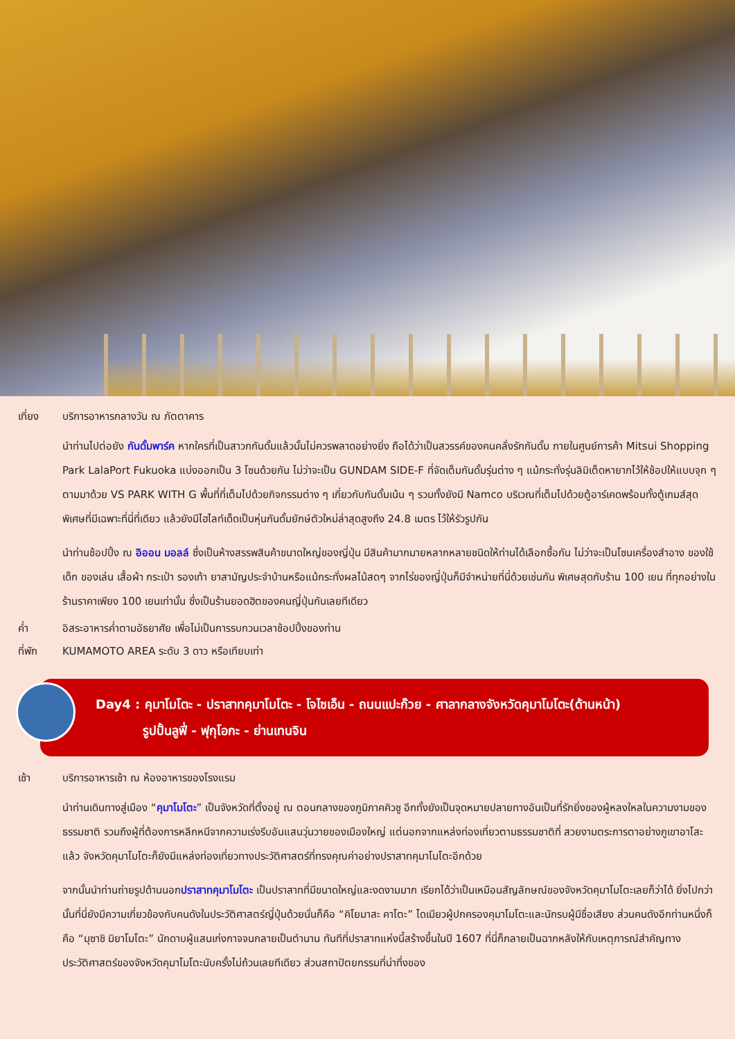เที่ยง บริการอาหารกลางวัน ณ ภัตตาคาร
นำท่านไปต่อยัง กันดั้มพาร์ค หากใครที่เป็นสาวกกันดั้มแล้วนั้นไม่ควรพลาดอย่างยิ่ง ถือได้ว่าเป็นสวรรค์ของคนคลั่งรักกันดั้ม ภายในศูนย์การค้า Mitsui Shopping Park LalaPort Fukuoka แบ่งออกเป็น 3 โซนด้วยกัน ไม่ว่าจะเป็น GUNDAM SIDE-F ที่จัดเต็มกันดั้มรุ่นต่าง ๆ แม้กระทั่งรุ่นลิมิเต็ดหายากไว้ให้ช้อปให้แบบจุก ๆ ตามมาด้วย VS PARK WITH G พื้นที่ที่เต็มไปด้วยกิจกรรมต่าง ๆ เกี่ยวกับกันดั้มเน้น ๆ รวมทั้งยังมี Namco บริเวณที่เต็มไปด้วยตู้อาร์เคดพร้อมทั้งตู้เกมส์สุดพิเศษที่มีเฉพาะที่นี่ที่เดียว แล้วยังมีไฮไลท์เด็ดเป็นหุ่นกันดั้มยักษ์ตัวใหม่ล่าสุดสูงถึง 24.8 เมตร ไว้ให้รัวรูปกัน
นำท่านช้อปปิ้ง ณ อิออน มอลล์ ซึ่งเป็นห้างสรรพสินค้าขนาดใหญ่ของญี่ปุ่น มีสินค้ามากมายหลากหลายชนิดให้ท่านได้เลือกซื้อกัน ไม่ว่าจะเป็นโซนเครื่องสำอาง ของใช้เด็ก ของเล่น เสื้อผ้า กระเป๋า รองเท้า ยาสามัญประจำบ้านหรือแม้กระทั่งผลไม้สดๆ จากไร่ของญี่ปุ่นก็มีจำหน่ายที่นี่ด้วยเช่นกัน พิเศษสุดกับร้าน 100 เยน ที่ทุกอย่างในร้านราคาเพียง 100 เยนเท่านั้น ซึ่งเป็นร้านยอดฮิตของคนญี่ปุ่นกันเลยทีเดียว
ค่ำ อิสระอาหารค่ำตามอัธยาศัย เพื่อไม่เป็นการรบกวนเวลาช้อปปิ้งของท่าน
ที่พัก KUMAMOTO AREA ระดับ 3 ดาว หรือเทียบเท่า
Day4 : คุมาโมโตะ - ปราสาทคุมาโมโตะ - โจไซเอ็น - ถนนแปะก๊วย - ศาลากลางจังหวัดคุมาโมโตะ(ด้านหน้า)
รูปปั้นลูฟี่ - ฟุกุโอกะ - ย่านเทนจิน
เช้า บริการอาหารเช้า ณ ห้องอาหารของโรงแรม
นำท่านเดินทางสู่เมือง “คุมาโมโตะ” เป็นจังหวัดที่ตั้งอยู่ ณ ตอนกลางของภูมิภาคคิวชู อีกทั้งยังเป็นจุดหมายปลายทางอันเป็นที่รักยิ่งของผู้หลงใหลในความงามของธรรมชาติ รวมถึงผู้ที่ต้องการหลีกหนีจากความเร่งรีบอันแสนวุ่นวายของเมืองใหญ่ แต่นอกจากแหล่งท่องเที่ยวตามธรรมชาติที่ สวยงามตระการตาอย่างภูเขาอาโสะแล้ว จังหวัดคุมาโมโตะก็ยังมีแหล่งท่องเที่ยวทางประวัติศาสตร์ที่ทรงคุณค่าอย่างปราสาทคุมาโมโตะอีกด้วย
จากนั้นนำท่านถ่ายรูปด้านนอกปราสาทคุมาโมโตะ เป็นปราสาทที่มีขนาดใหญ่และงดงามมาก เรียกได้ว่าเป็นเหมือนสัญลักษณ์ของจังหวัดคุมาโมโตะเลยก็ว่าได้ ยิ่งไปกว่านั้นที่นี่ยังมีความเกี่ยวข้องกับคนดังในประวัติศาสตร์ญี่ปุ่นด้วยนั่นก็คือ “คิโยมาสะ คาโตะ” ไดเมียวผู้ปกครองคุมาโมโตะและนักรบผู้มีชื่อเสียง ส่วนคนดังอีกท่านหนึ่งก็คือ “มุซาชิ มิยาโมโตะ” นักดาบผู้แสนเก่งกาจจนกลายเป็นตำนาน ทันทีที่ปราสาทแห่งนี้สร้างขึ้นในปี 1607 ที่นี่ก็กลายเป็นฉากหลังให้กับเหตุการณ์สำคัญทางประวัติศาสตร์ของจังหวัดคุมาโมโตะนับครั้งไม่ถ้วนเลยทีเดียว ส่วนสถาปัตยกรรมที่น่าทึ่งของ